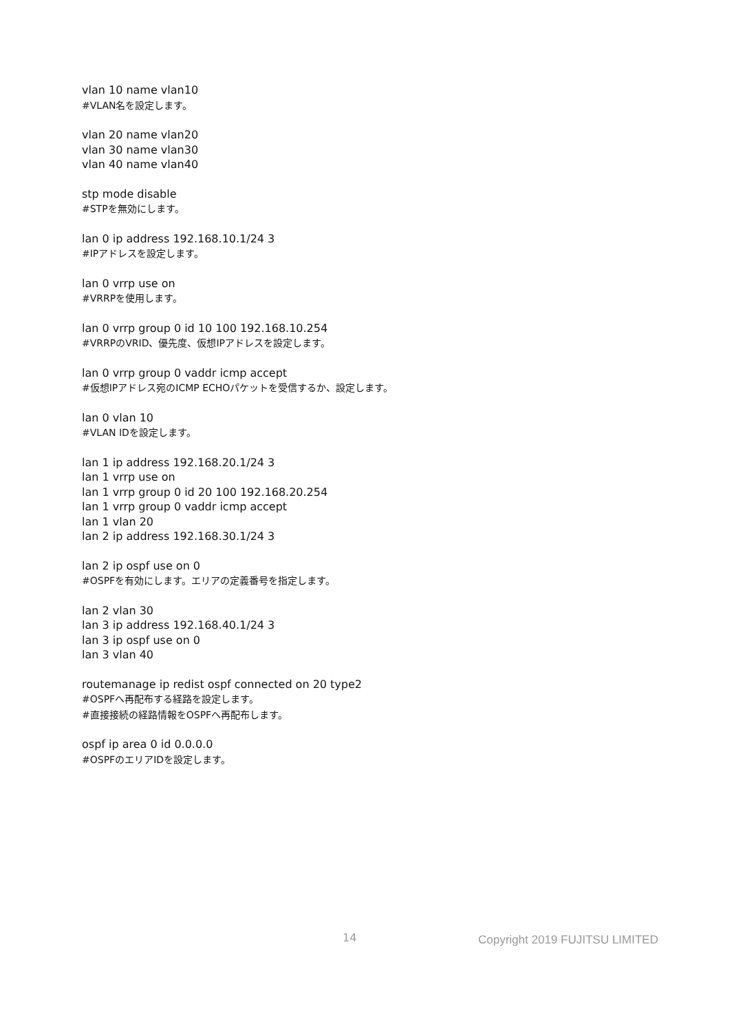vlan 10 name vlan10
#VLAN名を設定します。
vlan 20 name vlan20
vlan 30 name vlan30
vlan 40 name vlan40
stp mode disable
#STPを無効にします。
lan 0 ip address 192.168.10.1/24 3
#IPアドレスを設定します。
lan 0 vrrp use on
#VRRPを使用します。
lan 0 vrrp group 0 id 10 100 192.168.10.254
#VRRPのVRID、優先度、仮想IPアドレスを設定します。
lan 0 vrrp group 0 vaddr icmp accept
#仮想IPアドレス宛のICMP ECHOパケットを受信するか、設定します。
lan 0 vlan 10
#VLAN IDを設定します。
lan 1 ip address 192.168.20.1/24 3
lan 1 vrrp use on
lan 1 vrrp group 0 id 20 100 192.168.20.254
lan 1 vrrp group 0 vaddr icmp accept
lan 1 vlan 20
lan 2 ip address 192.168.30.1/24 3
lan 2 ip ospf use on 0
#OSPFを有効にします。エリアの定義番号を指定します。
lan 2 vlan 30
lan 3 ip address 192.168.40.1/24 3
lan 3 ip ospf use on 0
lan 3 vlan 40
routemanage ip redist ospf connected on 20 type2
#OSPFへ再配布する経路を設定します。
#直接接続の経路情報をOSPFへ再配布します。
ospf ip area 0 id 0.0.0.0
#OSPFのエリアIDを設定します。
14 Copyright 2019 FUJITSU LIMITED